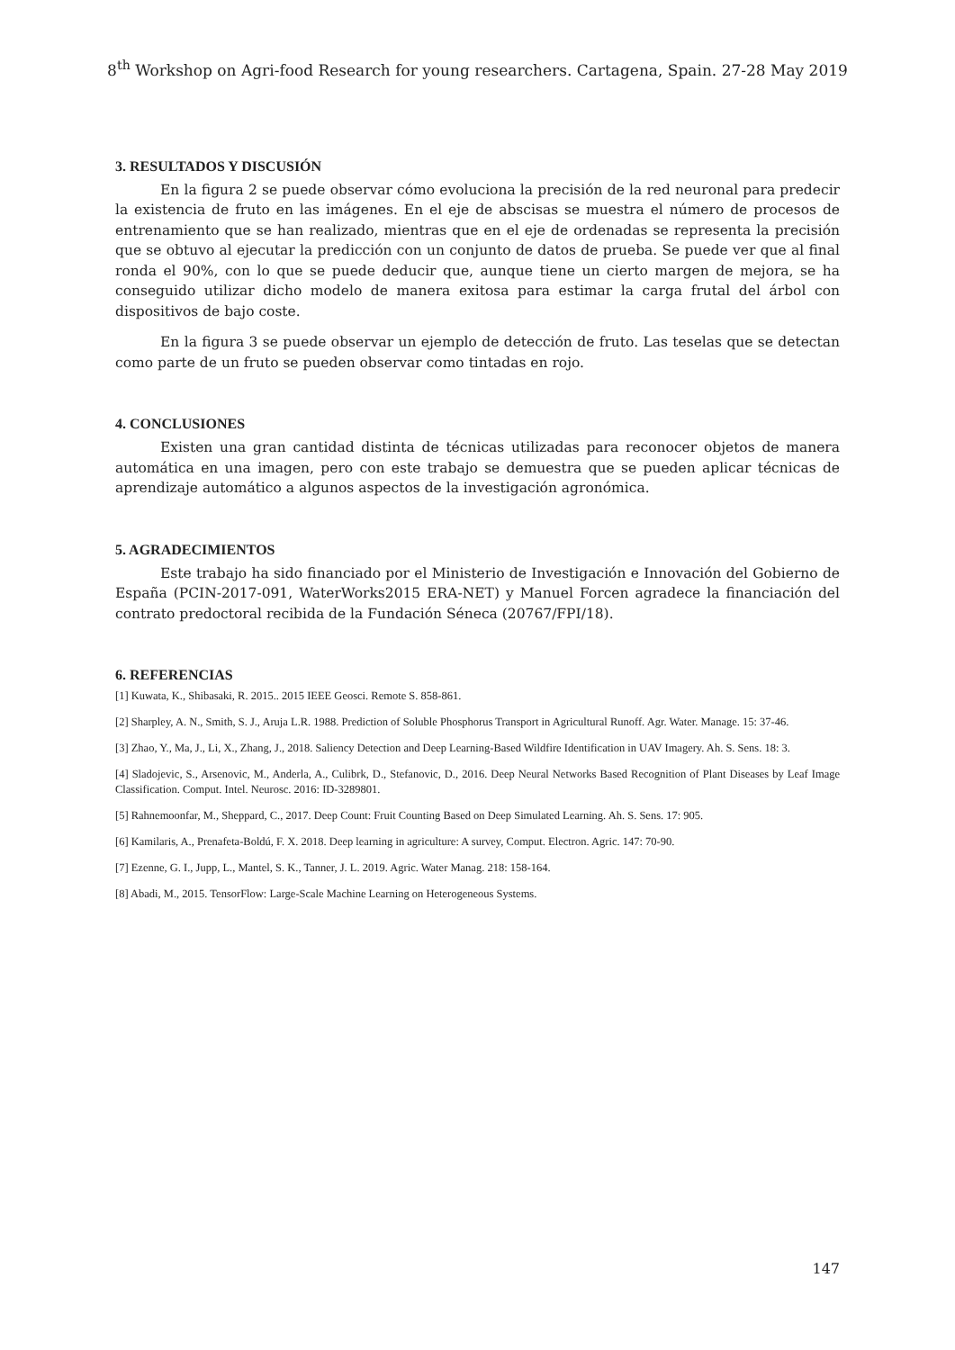8<sup>th</sup> Workshop on Agri-food Research for young researchers. Cartagena, Spain. 27-28 May 2019
3. RESULTADOS Y DISCUSIÓN
En la figura 2 se puede observar cómo evoluciona la precisión de la red neuronal para predecir la existencia de fruto en las imágenes. En el eje de abscisas se muestra el número de procesos de entrenamiento que se han realizado, mientras que en el eje de ordenadas se representa la precisión que se obtuvo al ejecutar la predicción con un conjunto de datos de prueba. Se puede ver que al final ronda el 90%, con lo que se puede deducir que, aunque tiene un cierto margen de mejora, se ha conseguido utilizar dicho modelo de manera exitosa para estimar la carga frutal del árbol con dispositivos de bajo coste.
En la figura 3 se puede observar un ejemplo de detección de fruto. Las teselas que se detectan como parte de un fruto se pueden observar como tintadas en rojo.
4. CONCLUSIONES
Existen una gran cantidad distinta de técnicas utilizadas para reconocer objetos de manera automática en una imagen, pero con este trabajo se demuestra que se pueden aplicar técnicas de aprendizaje automático a algunos aspectos de la investigación agronómica.
5. AGRADECIMIENTOS
Este trabajo ha sido financiado por el Ministerio de Investigación e Innovación del Gobierno de España (PCIN-2017-091, WaterWorks2015 ERA-NET) y Manuel Forcen agradece la financiación del contrato predoctoral recibida de la Fundación Séneca (20767/FPI/18).
6. REFERENCIAS
[1] Kuwata, K., Shibasaki, R. 2015.. 2015 IEEE Geosci. Remote S. 858-861.
[2] Sharpley, A. N., Smith, S. J., Aruja L.R. 1988. Prediction of Soluble Phosphorus Transport in Agricultural Runoff. Agr. Water. Manage. 15: 37-46.
[3] Zhao, Y., Ma, J., Li, X., Zhang, J., 2018. Saliency Detection and Deep Learning-Based Wildfire Identification in UAV Imagery. Ah. S. Sens. 18: 3.
[4] Sladojevic, S., Arsenovic, M., Anderla, A., Culibrk, D., Stefanovic, D., 2016. Deep Neural Networks Based Recognition of Plant Diseases by Leaf Image Classification. Comput. Intel. Neurosc. 2016: ID-3289801.
[5] Rahnemoonfar, M., Sheppard, C., 2017. Deep Count: Fruit Counting Based on Deep Simulated Learning. Ah. S. Sens. 17: 905.
[6] Kamilaris, A., Prenafeta-Boldú, F. X. 2018. Deep learning in agriculture: A survey, Comput. Electron. Agric. 147: 70-90.
[7] Ezenne, G. I., Jupp, L., Mantel, S. K., Tanner, J. L. 2019. Agric. Water Manag. 218: 158-164.
[8] Abadi, M., 2015. TensorFlow: Large-Scale Machine Learning on Heterogeneous Systems.
147